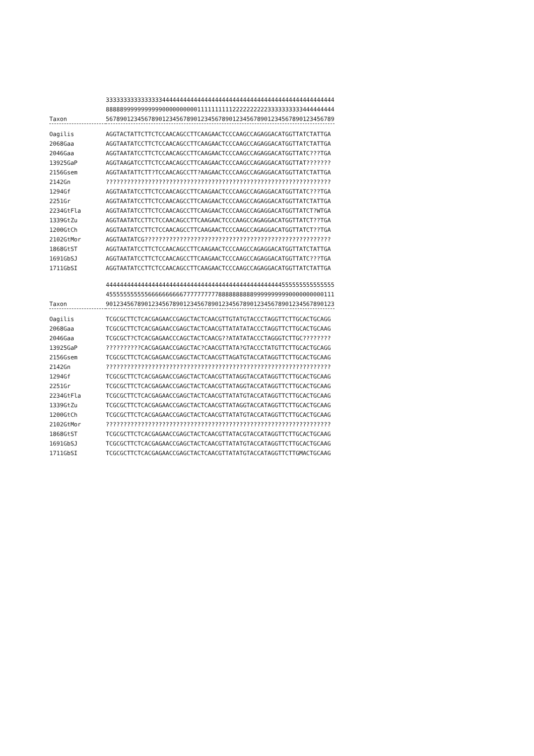| | 33333333333333334444444444444444444444444444444444444444444444444 |
| --- | --- |
| | 88888999999999990000000000111111111122222222223333333333444444444 |
| Taxon | 56789012345678901234567890123456789012345678901234567890123456789 |
| Oagilis | AGGTACTATTCTTCTCCAACAGCCTTCAAGAACTCCCAAGCCAGAGGACATGGTTATCTATTGA |
| 2068Gaa | AGGTAATATCCTTCTCCAACAGCCTTCAAGAACTCCCAAGCCAGAGGACATGGTTATCTATTGA |
| 2046Gaa | AGGTAATATCCTTCTCCAACAGCCTTCAAGAACTCCCAAGCCAGAGGACATGGTTATC???TGA |
| 13925GaP | AGGTAAGATCCTTCTCCAACAGCCTTCAAGAACTCCCAAGCCAGAGGACATGGTTAT??????? |
| 2156Gsem | AGGTAATATTCTT?TCCAACAGCCTT?AAGAACTCCCAAGCCAGAGGACATGGTTATCTATTGA |
| 2142Gn | ???????????????????????????????????????????????????????????????? |
| 1294Gf | AGGTAATATCCTTCTCCAACAGCCTTCAAGAACTCCCAAGCCAGAGGACATGGTTATC???TGA |
| 2251Gr | AGGTAATATCCTTCTCCAACAGCCTTCAAGAACTCCCAAGCCAGAGGACATGGTTATCTATTGA |
| 2234GtFla | AGGTAATATCCTTCTCCAACAGCCTTCAAGAACTCCCAAGCCAGAGGACATGGTTATCT?WTGA |
| 1339GtZu | AGGTAATATCCTTCTCCAACAGCCTTCAAGAACTCCCAAGCCAGAGGACATGGTTATCT??TGA |
| 1200GtCh | AGGTAATATCCTTCTCCAACAGCCTTCAAGAACTCCCAAGCCAGAGGACATGGTTATCT??TGA |
| 2102GtMor | AGGTAATATCG????????????????????????????????????????????????????? |
| 1868GtST | AGGTAATATCCTTCTCCAACAGCCTTCAAGAACTCCCAAGCCAGAGGACATGGTTATCTATTGA |
| 1691GbSJ | AGGTAATATCCTTCTCCAACAGCCTTCAAGAACTCCCAAGCCAGAGGACATGGTTATC???TGA |
| 1711GbSI | AGGTAATATCCTTCTCCAACAGCCTTCAAGAACTCCCAAGCCAGAGGACATGGTTATCTATTGA |
| | 44444444444444444444444444444444444444444444444444555555555555555 |
| --- | --- |
| | 45555555555566666666667777777777888888888899999999990000000000111 |
| Taxon | 90123456789012345678901234567890123456789012345678901234567890123 |
| Oagilis | TCGCGCTTCTCACGAGAACCGAGCTACTCAACGTTGTATGTACCCTAGGTTCTTGCACTGCAGG |
| 2068Gaa | TCGCGCTTCTCACGAGAACCGAGCTACTCAACGTTATATATACCCTAGGTTCTTGCACTGCAAG |
| 2046Gaa | TCGCGCT?CTCACGAGAACCCAGCTACTCAACG??ATATATACCCTAGGGTCTTGC???????? |
| 13925GaP | ??????????CACGAGAACCGAGCTAC?CAACGTTATA?GTACCCTATGTTCTTGCACTGCAGG |
| 2156Gsem | TCGCGCTTCTCACGAGAACCGAGCTACTCAACGTTAGATGTACCATAGGTTCTTGCACTGCAAG |
| 2142Gn | ???????????????????????????????????????????????????????????????? |
| 1294Gf | TCGCGCTTCTCACGAGAACCGAGCTACTCAACGTTATAGGTACCATAGGTTCTTGCACTGCAAG |
| 2251Gr | TCGCGCTTCTCACGAGAACCGAGCTACTCAACGTTATAGGTACCATAGGTTCTTGCACTGCAAG |
| 2234GtFla | TCGCGCTTCTCACGAGAACCGAGCTACTCAACGTTATATGTACCATAGGTTCTTGCACTGCAAG |
| 1339GtZu | TCGCGCTTCTCACGAGAACCGAGCTACTCAACGTTATAGGTACCATAGGTTCTTGCACTGCAAG |
| 1200GtCh | TCGCGCTTCTCACGAGAACCGAGCTACTCAACGTTATATGTACCATAGGTTCTTGCACTGCAAG |
| 2102GtMor | ???????????????????????????????????????????????????????????????? |
| 1868GtST | TCGCGCTTCTCACGAGAACCGAGCTACTCAACGTTATACGTACCATAGGTTCTTGCACTGCAAG |
| 1691GbSJ | TCGCGCTTCTCACGAGAACCGAGCTACTCAACGTTATATGTACCATAGGTTCTTGCACTGCAAG |
| 1711GbSI | TCGCGCTTCTCACGAGAACCGAGCTACTCAACGTTATATGTACCATAGGTTCTTGMACTGCAAG |